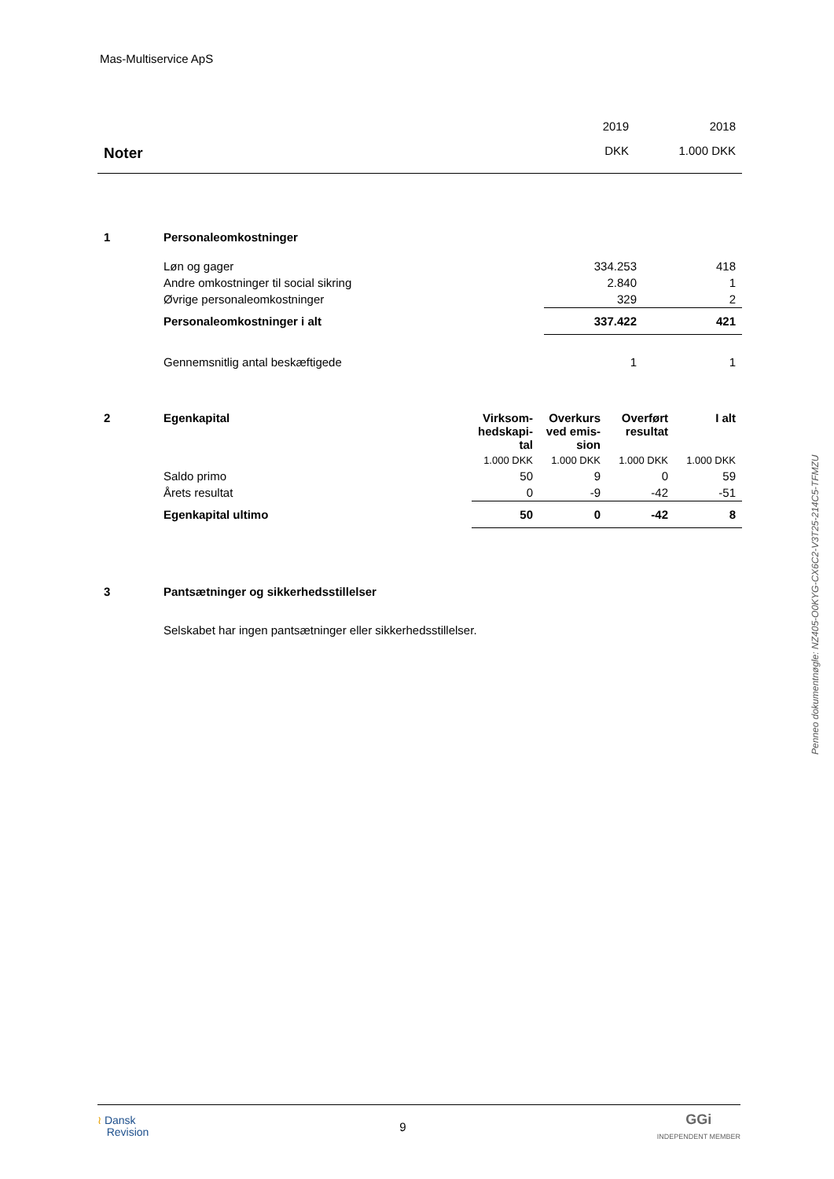Mas-Multiservice ApS
| Noter | 2019 | 2018 |
| | DKK | 1.000 DKK |
| 1 | Personaleomkostninger | | |
| | Løn og gager | 334.253 | 418 |
| | Andre omkostninger til social sikring | 2.840 | 1 |
| | Øvrige personaleomkostninger | 329 | 2 |
| | Personaleomkostninger i alt | 337.422 | 421 |
| | Gennemsnitlig antal beskæftigede | 1 | 1 |
| 2 | Egenkapital | Virksom- hedskapi- tal | Overkurs ved emis- sion | Overført resultat | I alt |
| | | 1.000 DKK | 1.000 DKK | 1.000 DKK | 1.000 DKK |
| | Saldo primo | 50 | 9 | 0 | 59 |
| | Årets resultat | 0 | -9 | -42 | -51 |
| | Egenkapital ultimo | 50 | 0 | -42 | 8 |
| 3 | Pantsætninger og sikkerhedsstillelser |
| | Selskabet har ingen pantsætninger eller sikkerhedsstillelser. |
Penneo dokumentnøgle: NZ405-O0KYG-CX6C2-V3T25-214C5-TFMZU
≀ Dansk
Revision
9
GGi
INDEPENDENT MEMBER